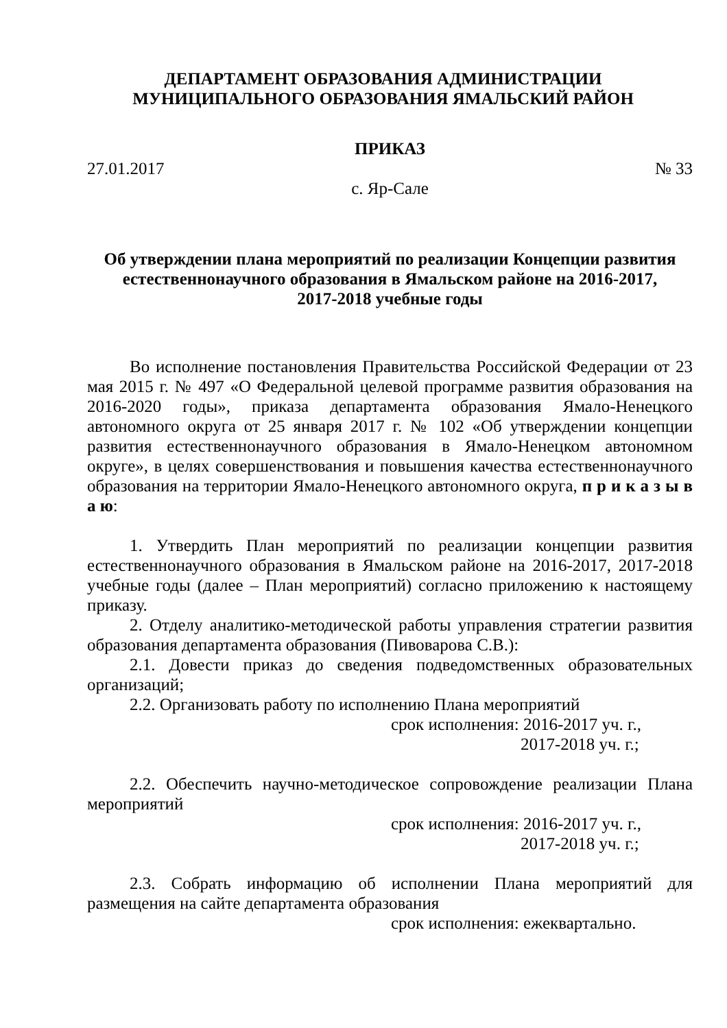ДЕПАРТАМЕНТ ОБРАЗОВАНИЯ АДМИНИСТРАЦИИ
МУНИЦИПАЛЬНОГО ОБРАЗОВАНИЯ ЯМАЛЬСКИЙ РАЙОН
ПРИКАЗ
27.01.2017 № 33
с. Яр-Сале
Об утверждении плана мероприятий по реализации Концепции развития естественнонаучного образования в Ямальском районе на 2016-2017,
2017-2018 учебные годы
Во исполнение постановления Правительства Российской Федерации от 23 мая 2015 г. № 497 «О Федеральной целевой программе развития образования на 2016-2020 годы», приказа департамента образования Ямало-Ненецкого автономного округа от 25 января 2017 г. № 102 «Об утверждении концепции развития естественнонаучного образования в Ямало-Ненецком автономном округе», в целях совершенствования и повышения качества естественнонаучного образования на территории Ямало-Ненецкого автономного округа, п р и к а з ы в а ю:
1. Утвердить План мероприятий по реализации концепции развития естественнонаучного образования в Ямальском районе на 2016-2017, 2017-2018 учебные годы (далее – План мероприятий) согласно приложению к настоящему приказу.
2. Отделу аналитико-методической работы управления стратегии развития образования департамента образования (Пивоварова С.В.):
2.1. Довести приказ до сведения подведомственных образовательных организаций;
2.2. Организовать работу по исполнению Плана мероприятий
срок исполнения: 2016-2017 уч. г.,
2017-2018 уч. г.;
2.2. Обеспечить научно-методическое сопровождение реализации Плана мероприятий
срок исполнения: 2016-2017 уч. г.,
2017-2018 уч. г.;
2.3. Собрать информацию об исполнении Плана мероприятий для размещения на сайте департамента образования
срок исполнения: ежеквартально.